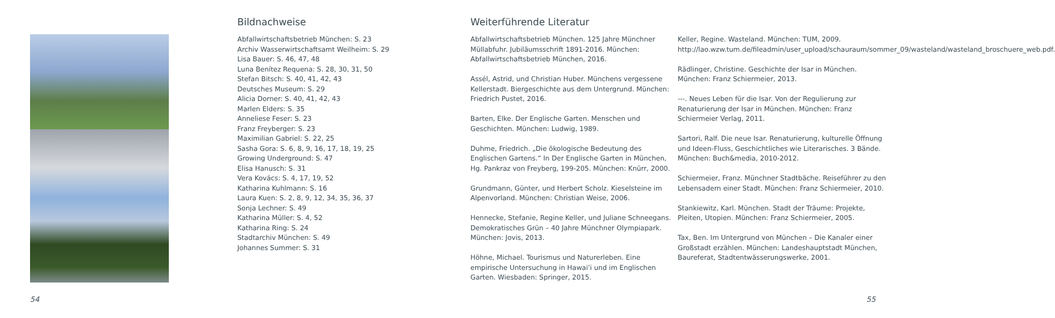Bildnachweise
Abfallwirtschaftsbetrieb München: S. 23
Archiv Wasserwirtschaftsamt Weilheim: S. 29
Lisa Bauer: S. 46, 47, 48
Luna Benítez Requena: S. 28, 30, 31, 50
Stefan Bitsch: S. 40, 41, 42, 43
Deutsches Museum: S. 29
Alicia Dorner: S. 40, 41, 42, 43
Marlen Elders: S. 35
Anneliese Feser: S. 23
Franz Freyberger: S. 23
Maximilian Gabriel: S. 22, 25
Sasha Gora: S. 6, 8, 9, 16, 17, 18, 19, 25
Growing Underground: S. 47
Elisa Hanusch: S. 31
Vera Kovács: S. 4, 17, 19, 52
Katharina Kuhlmann: S. 16
Laura Kuen: S. 2, 8, 9, 12, 34, 35, 36, 37
Sonja Lechner: S. 49
Katharina Müller: S. 4, 52
Katharina Ring: S. 24
Stadtarchiv München: S. 49
Johannes Summer: S. 31
Weiterführende Literatur
Abfallwirtschaftsbetrieb München. 125 Jahre Münchner Müllabfuhr. Jubiläumsschrift 1891-2016. München: Abfallwirtschaftsbetrieb München, 2016.
Assél, Astrid, und Christian Huber. Münchens vergessene Kellerstadt. Biergeschichte aus dem Untergrund. München: Friedrich Pustet, 2016.
Barten, Elke. Der Englische Garten. Menschen und Geschichten. München: Ludwig, 1989.
Duhme, Friedrich. „Die ökologische Bedeutung des Englischen Gartens.“ In Der Englische Garten in München, Hg. Pankraz von Freyberg, 199-205. München: Knürr, 2000.
Grundmann, Günter, und Herbert Scholz. Kieselsteine im Alpenvorland. München: Christian Weise, 2006.
Hennecke, Stefanie, Regine Keller, und Juliane Schneegans. Demokratisches Grün – 40 Jahre Münchner Olympiapark. München: Jovis, 2013.
Höhne, Michael. Tourismus und Naturerleben. Eine empirische Untersuchung in Hawai’i und im Englischen Garten. Wiesbaden: Springer, 2015.
Keller, Regine. Wasteland. München: TUM, 2009. http://lao.wzw.tum.de/fileadmin/user_upload/schauraum/sommer_09/wasteland/wasteland_broschuere_web.pdf.
Rädlinger, Christine. Geschichte der Isar in München. München: Franz Schiermeier, 2013.
---. Neues Leben für die Isar. Von der Regulierung zur Renaturierung der Isar in München. München: Franz Schiermeier Verlag, 2011.
Sartori, Ralf. Die neue Isar. Renaturierung, kulturelle Öffnung und Ideen-Fluss, Geschichtliches wie Literarisches. 3 Bände. München: Buch&media, 2010-2012.
Schiermeier, Franz. Münchner Stadtbäche. Reiseführer zu den Lebensadern einer Stadt. München: Franz Schiermeier, 2010.
Stankiewitz, Karl. München. Stadt der Träume: Projekte, Pleiten, Utopien. München: Franz Schiermeier, 2005.
Tax, Ben. Im Untergrund von München – Die Kanaler einer Großstadt erzählen. München: Landeshauptstadt München, Baureferat, Stadtentwässerungswerke, 2001.
54 55